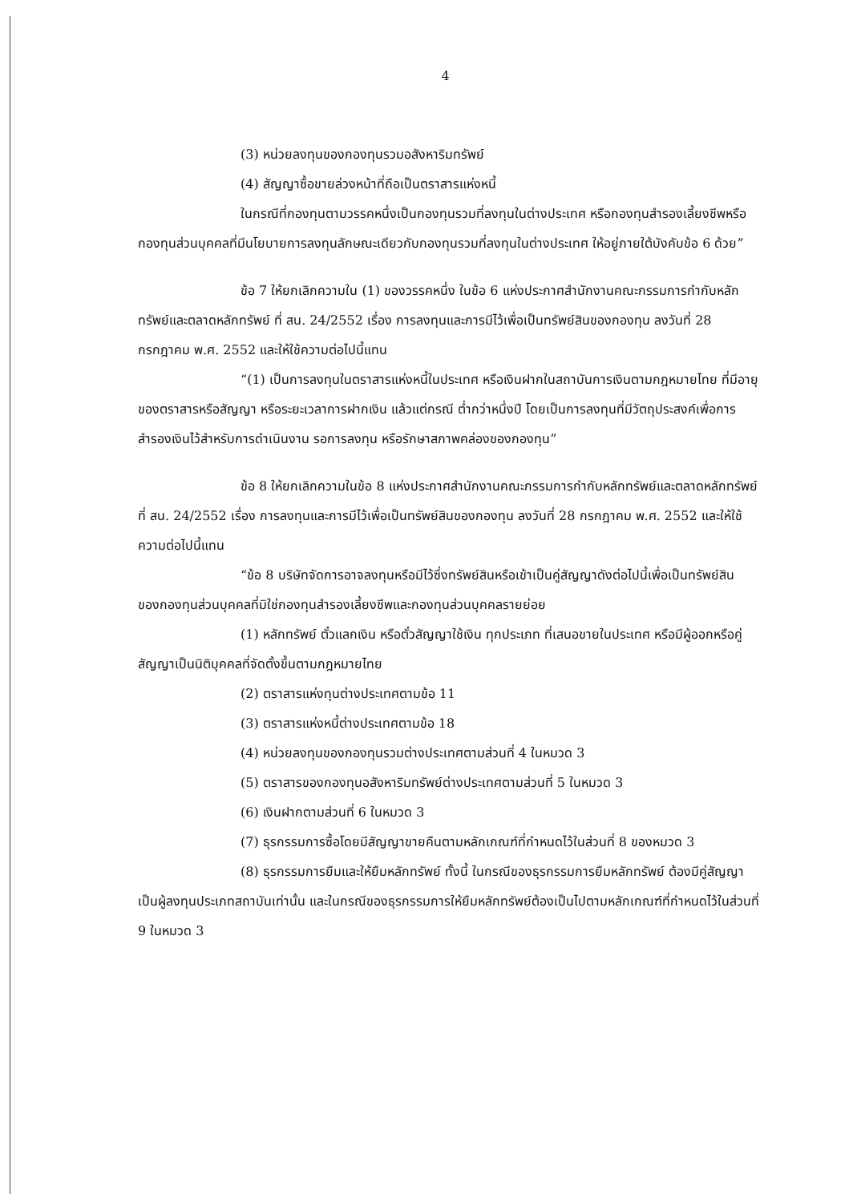4
(3) หน่วยลงทุนของกองทุนรวมอสังหาริมทรัพย์
(4) สัญญาซื้อขายล่วงหน้าที่ถือเป็นตราสารแห่งหนี้
ในกรณีที่กองทุนตามวรรคหนึ่งเป็นกองทุนรวมที่ลงทุนในต่างประเทศ หรือกองทุนสำรองเลี้ยงชีพหรือกองทุนส่วนบุคคลที่มีนโยบายการลงทุนลักษณะเดียวกับกองทุนรวมที่ลงทุนในต่างประเทศ ให้อยู่ภายใต้บังคับข้อ 6 ด้วย”
ข้อ 7 ให้ยกเลิกความใน (1) ของวรรคหนึ่ง ในข้อ 6 แห่งประกาศสำนักงานคณะกรรมการกำกับหลักทรัพย์และตลาดหลักทรัพย์ ที่ สน. 24/2552 เรื่อง การลงทุนและการมีไว้เพื่อเป็นทรัพย์สินของกองทุน ลงวันที่ 28 กรกฎาคม พ.ศ. 2552 และให้ใช้ความต่อไปนี้แทน
“(1) เป็นการลงทุนในตราสารแห่งหนี้ในประเทศ หรือเงินฝากในสถาบันการเงินตามกฎหมายไทย ที่มีอายุของตราสารหรือสัญญา หรือระยะเวลาการฝากเงิน แล้วแต่กรณี ต่ำกว่าหนึ่งปี โดยเป็นการลงทุนที่มีวัตถุประสงค์เพื่อการสำรองเงินไว้สำหรับการดำเนินงาน รอการลงทุน หรือรักษาสภาพคล่องของกองทุน”
ข้อ 8 ให้ยกเลิกความในข้อ 8 แห่งประกาศสำนักงานคณะกรรมการกำกับหลักทรัพย์และตลาดหลักทรัพย์ ที่ สน. 24/2552 เรื่อง การลงทุนและการมีไว้เพื่อเป็นทรัพย์สินของกองทุน ลงวันที่ 28 กรกฎาคม พ.ศ. 2552 และให้ใช้ความต่อไปนี้แทน
“ข้อ 8 บริษัทจัดการอาจลงทุนหรือมีไว้ซึ่งทรัพย์สินหรือเข้าเป็นคู่สัญญาดังต่อไปนี้เพื่อเป็นทรัพย์สินของกองทุนส่วนบุคคลที่มิใช่กองทุนสำรองเลี้ยงชีพและกองทุนส่วนบุคคลรายย่อย
(1) หลักทรัพย์ ตั๋วแลกเงิน หรือตั๋วสัญญาใช้เงิน ทุกประเภท ที่เสนอขายในประเทศ หรือมีผู้ออกหรือคู่สัญญาเป็นนิติบุคคลที่จัดตั้งขึ้นตามกฎหมายไทย
(2) ตราสารแห่งทุนต่างประเทศตามข้อ 11
(3) ตราสารแห่งหนี้ต่างประเทศตามข้อ 18
(4) หน่วยลงทุนของกองทุนรวมต่างประเทศตามส่วนที่ 4 ในหมวด 3
(5) ตราสารของกองทุนอสังหาริมทรัพย์ต่างประเทศตามส่วนที่ 5 ในหมวด 3
(6) เงินฝากตามส่วนที่ 6 ในหมวด 3
(7) ธุรกรรมการซื้อโดยมีสัญญาขายคืนตามหลักเกณฑ์ที่กำหนดไว้ในส่วนที่ 8 ของหมวด 3
(8) ธุรกรรมการยืมและให้ยืมหลักทรัพย์ ทั้งนี้ ในกรณีของธุรกรรมการยืมหลักทรัพย์ ต้องมีคู่สัญญาเป็นผู้ลงทุนประเภทสถาบันเท่านั้น และในกรณีของธุรกรรมการให้ยืมหลักทรัพย์ต้องเป็นไปตามหลักเกณฑ์ที่กำหนดไว้ในส่วนที่ 9 ในหมวด 3